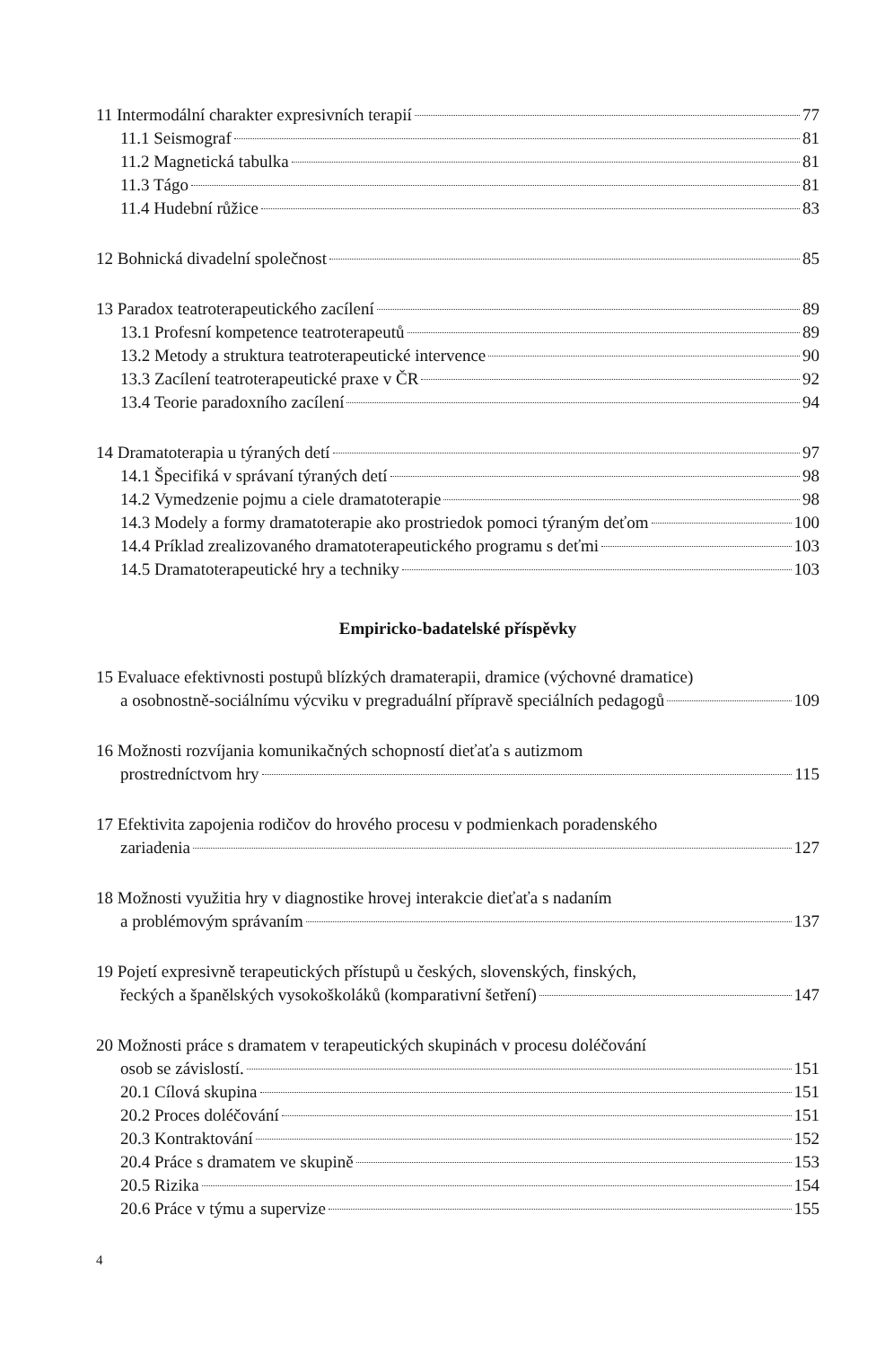11 Intermodální charakter expresivních terapií 77
11.1 Seismograf 81
11.2 Magnetická tabulka 81
11.3 Tágo 81
11.4 Hudební růžice 83
12 Bohnická divadelní společnost 85
13 Paradox teatroterapeutického zacílení 89
13.1 Profesní kompetence teatroterapeutů 89
13.2 Metody a struktura teatroterapeutické intervence 90
13.3 Zacílení teatroterapeutické praxe v ČR 92
13.4 Teorie paradoxního zacílení 94
14 Dramatoterapia u týraných detí 97
14.1 Špecifiká v správaní týraných detí 98
14.2 Vymedzenie pojmu a ciele dramatoterapie 98
14.3 Modely a formy dramatoterapie ako prostriedok pomoci týraným deťom 100
14.4 Príklad zrealizovaného dramatoterapeutického programu s deťmi 103
14.5 Dramatoterapeutické hry a techniky 103
Empiricko-badatelské příspěvky
15 Evaluace efektivnosti postupů blízkých dramaterapii, dramice (výchovné dramatice)
a osobnostně-sociálnímu výcviku v pregraduální přípravě speciálních pedagogů 109
16 Možnosti rozvíjania komunikačných schopností dieťaťa s autizmom
prostredníctvom hry 115
17 Efektivita zapojenia rodičov do hrového procesu v podmienkach poradenského
zariadenia 127
18 Možnosti využitia hry v diagnostike hrovej interakcie dieťaťa s nadaním
a problémovým správaním 137
19 Pojetí expresivně terapeutických přístupů u českých, slovenských, finských,
řeckých a španělských vysokoškoláků (komparativní šetření) 147
20 Možnosti práce s dramatem v terapeutických skupinách v procesu doléčování
osob se závislostí. 151
20.1 Cílová skupina 151
20.2 Proces doléčování 151
20.3 Kontraktování 152
20.4 Práce s dramatem ve skupině 153
20.5 Rizika 154
20.6 Práce v týmu a supervize 155
4